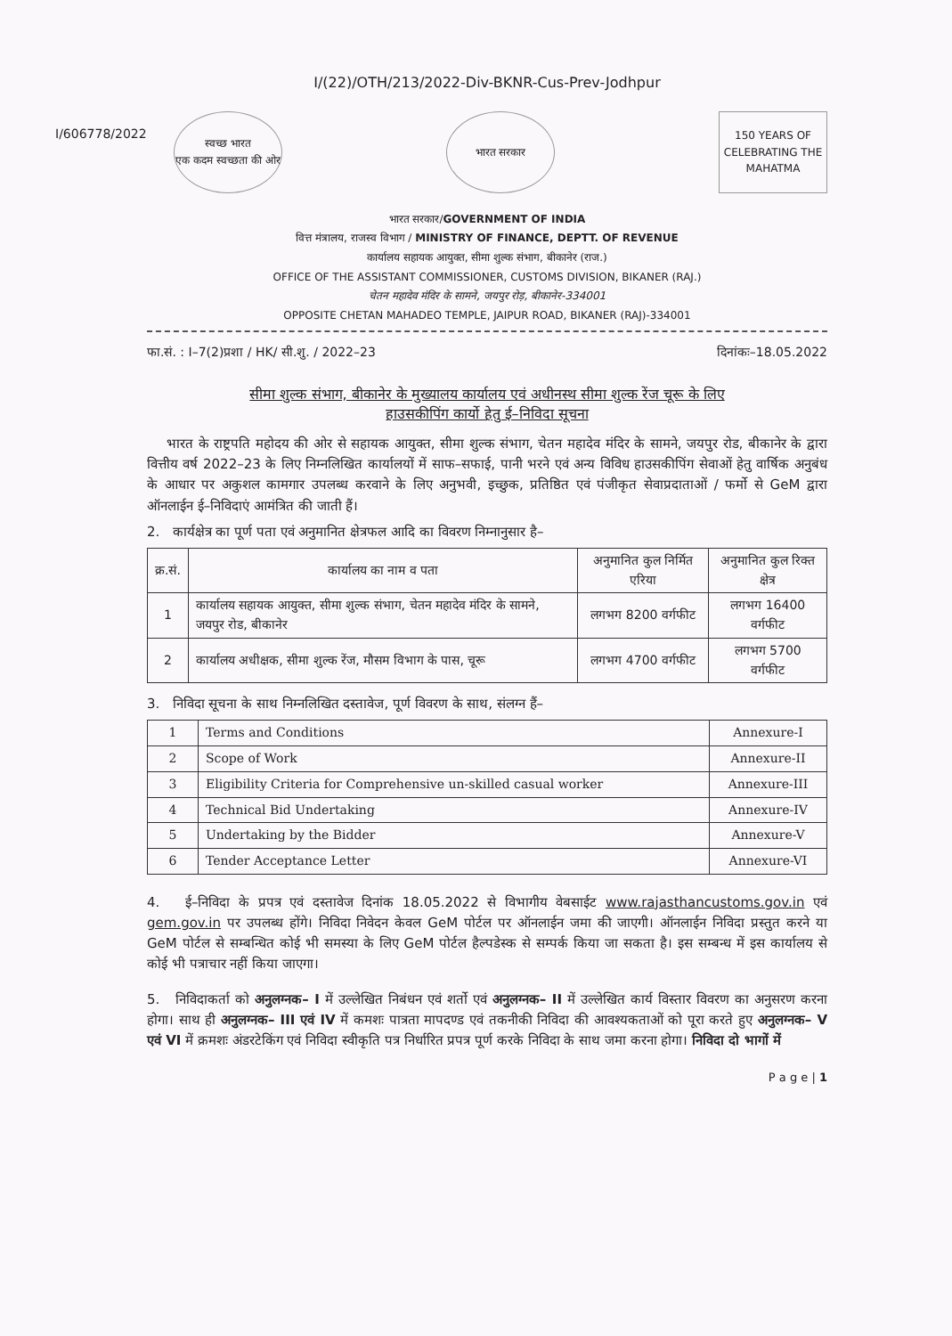I/(22)/OTH/213/2022-Div-BKNR-Cus-Prev-Jodhpur
I/606778/2022
स्वच्छ भारत
एक कदम स्वच्छता की ओर
भारत सरकार
150 YEARS OF CELEBRATING THE MAHATMA
भारत सरकार/GOVERNMENT OF INDIA
वित्त मंत्रालय, राजस्व विभाग / MINISTRY OF FINANCE, DEPTT. OF REVENUE
कार्यालय सहायक आयुक्त, सीमा शुल्क संभाग, बीकानेर (राज.)
OFFICE OF THE ASSISTANT COMMISSIONER, CUSTOMS DIVISION, BIKANER (RAJ.)
चेतन महादेव मंदिर के सामने, जयपुर रोड़, बीकानेर-334001
OPPOSITE CHETAN MAHADEO TEMPLE, JAIPUR ROAD, BIKANER (RAJ)-334001
फा.सं. : I–7(2)प्रशा / HK/ सी.शु. / 2022–23 दिनांकः–18.05.2022
सीमा शुल्क संभाग, बीकानेर के मुख्यालय कार्यालय एवं अधीनस्थ सीमा शुल्क रेंज चूरू के लिए
हाउसकीपिंग कार्यो हेतु ई–निविदा सूचना
भारत के राष्ट्रपति महोदय की ओर से सहायक आयुक्त, सीमा शुल्क संभाग, चेतन महादेव मंदिर के सामने, जयपुर रोड, बीकानेर के द्वारा वित्तीय वर्ष 2022–23 के लिए निम्नलिखित कार्यालयों में साफ–सफाई, पानी भरने एवं अन्य विविध हाउसकीपिंग सेवाओं हेतु वार्षिक अनुबंध के आधार पर अकुशल कामगार उपलब्ध करवाने के लिए अनुभवी, इच्छुक, प्रतिष्ठित एवं पंजीकृत सेवाप्रदाताओं / फर्मो से GeM द्वारा ऑनलाईन ई–निविदाएं आमंत्रित की जाती हैं।
2. कार्यक्षेत्र का पूर्ण पता एवं अनुमानित क्षेत्रफल आदि का विवरण निम्नानुसार है–
| क्र.सं. | कार्यालय का नाम व पता | अनुमानित कुल निर्मित एरिया | अनुमानित कुल रिक्त क्षेत्र |
| --- | --- | --- | --- |
| 1 | कार्यालय सहायक आयुक्त, सीमा शुल्क संभाग, चेतन महादेव मंदिर के सामने, जयपुर रोड, बीकानेर | लगभग 8200 वर्गफीट | लगभग 16400 वर्गफीट |
| 2 | कार्यालय अधीक्षक, सीमा शुल्क रेंज, मौसम विभाग के पास, चूरू | लगभग 4700 वर्गफीट | लगभग 5700 वर्गफीट |
3. निविदा सूचना के साथ निम्नलिखित दस्तावेज, पूर्ण विवरण के साथ, संलग्न हैं–
| 1 | Terms and Conditions | Annexure-I |
| 2 | Scope of Work | Annexure-II |
| 3 | Eligibility Criteria for Comprehensive un-skilled casual worker | Annexure-III |
| 4 | Technical Bid Undertaking | Annexure-IV |
| 5 | Undertaking by the Bidder | Annexure-V |
| 6 | Tender Acceptance Letter | Annexure-VI |
4. ई–निविदा के प्रपत्र एवं दस्तावेज दिनांक 18.05.2022 से विभागीय वेबसाईट www.rajasthancustoms.gov.in एवं gem.gov.in पर उपलब्ध होंगे। निविदा निवेदन केवल GeM पोर्टल पर ऑनलाईन जमा की जाएगी। ऑनलाईन निविदा प्रस्तुत करने या GeM पोर्टल से सम्बन्धित कोई भी समस्या के लिए GeM पोर्टल हैल्पडेस्क से सम्पर्क किया जा सकता है। इस सम्बन्ध में इस कार्यालय से कोई भी पत्राचार नहीं किया जाएगा।
5. निविदाकर्ता को अनुलग्नक– I में उल्लेखित निबंधन एवं शर्तो एवं अनुलग्नक– II में उल्लेखित कार्य विस्तार विवरण का अनुसरण करना होगा। साथ ही अनुलग्नक– III एवं IV में कमशः पात्रता मापदण्ड एवं तकनीकी निविदा की आवश्यकताओं को पूरा करते हुए अनुलग्नक– V एवं VI में क्रमशः अंडरटेकिंग एवं निविदा स्वीकृति पत्र निर्धारित प्रपत्र पूर्ण करके निविदा के साथ जमा करना होगा। निविदा दो भागों में
P a g e | 1